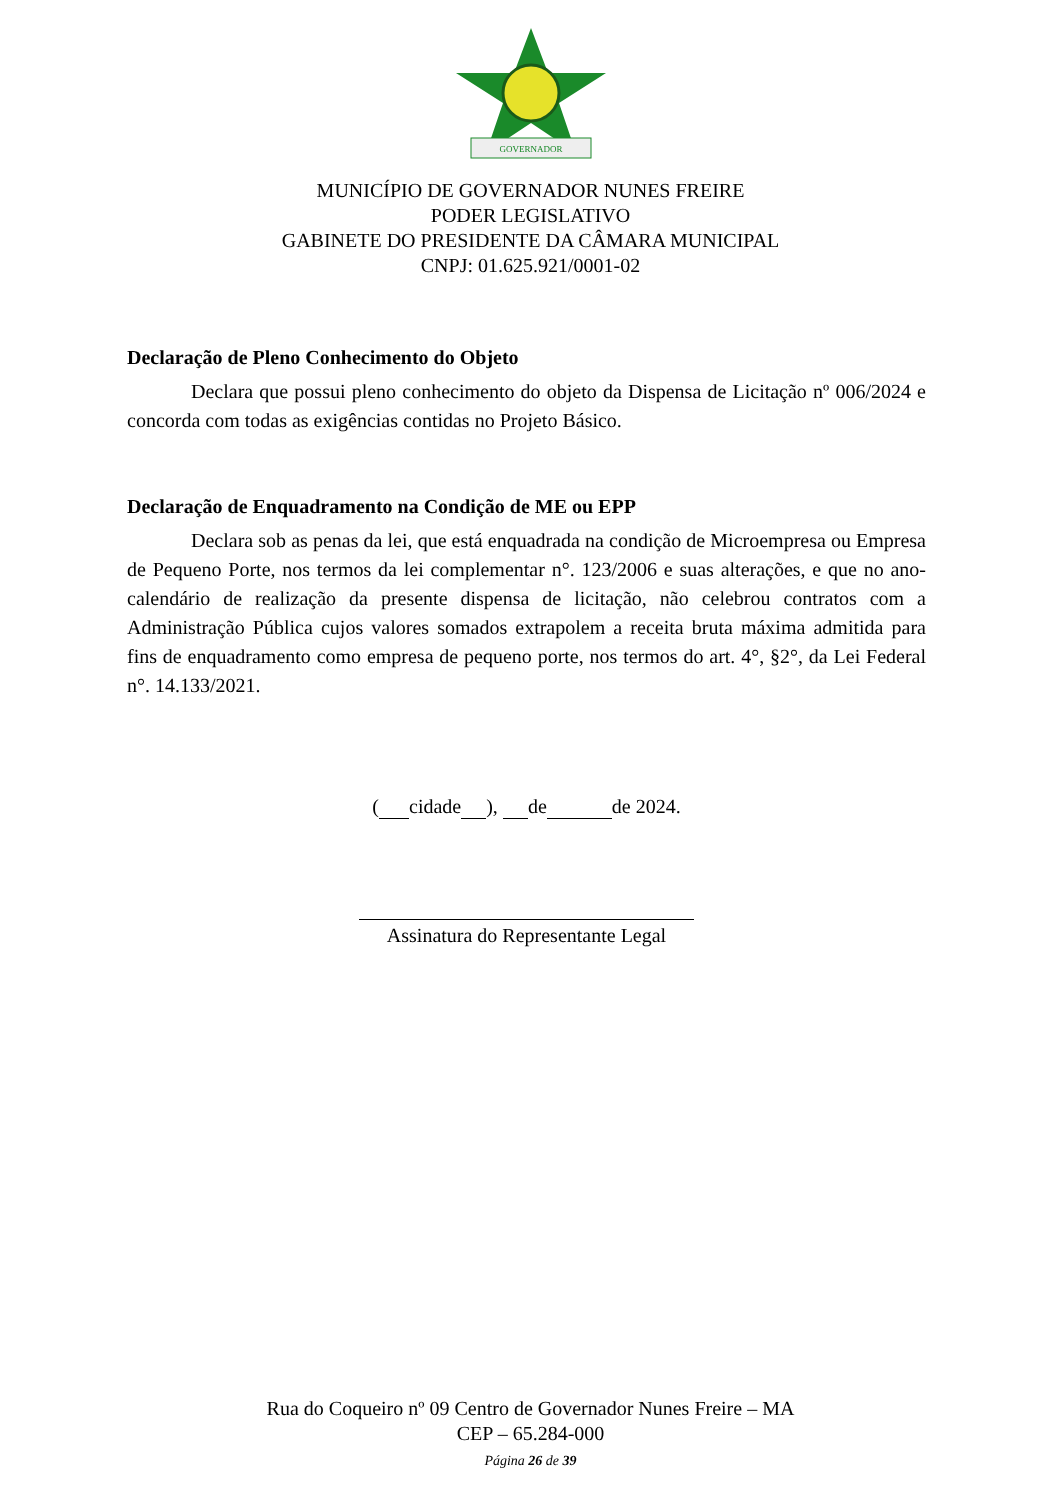GOVERNADOR
MUNICÍPIO DE GOVERNADOR NUNES FREIRE
PODER LEGISLATIVO
GABINETE DO PRESIDENTE DA CÂMARA MUNICIPAL
CNPJ: 01.625.921/0001-02
Declaração de Pleno Conhecimento do Objeto
Declara que possui pleno conhecimento do objeto da Dispensa de Licitação nº 006/2024 e concorda com todas as exigências contidas no Projeto Básico.
Declaração de Enquadramento na Condição de ME ou EPP
Declara sob as penas da lei, que está enquadrada na condição de Microempresa ou Empresa de Pequeno Porte, nos termos da lei complementar n°. 123/2006 e suas alterações, e que no ano-calendário de realização da presente dispensa de licitação, não celebrou contratos com a Administração Pública cujos valores somados extrapolem a receita bruta máxima admitida para fins de enquadramento como empresa de pequeno porte, nos termos do art. 4°, §2°, da Lei Federal n°. 14.133/2021.
( cidade ), de de 2024.
Assinatura do Representante Legal
Rua do Coqueiro nº 09 Centro de Governador Nunes Freire – MA
CEP – 65.284-000
Página 26 de 39